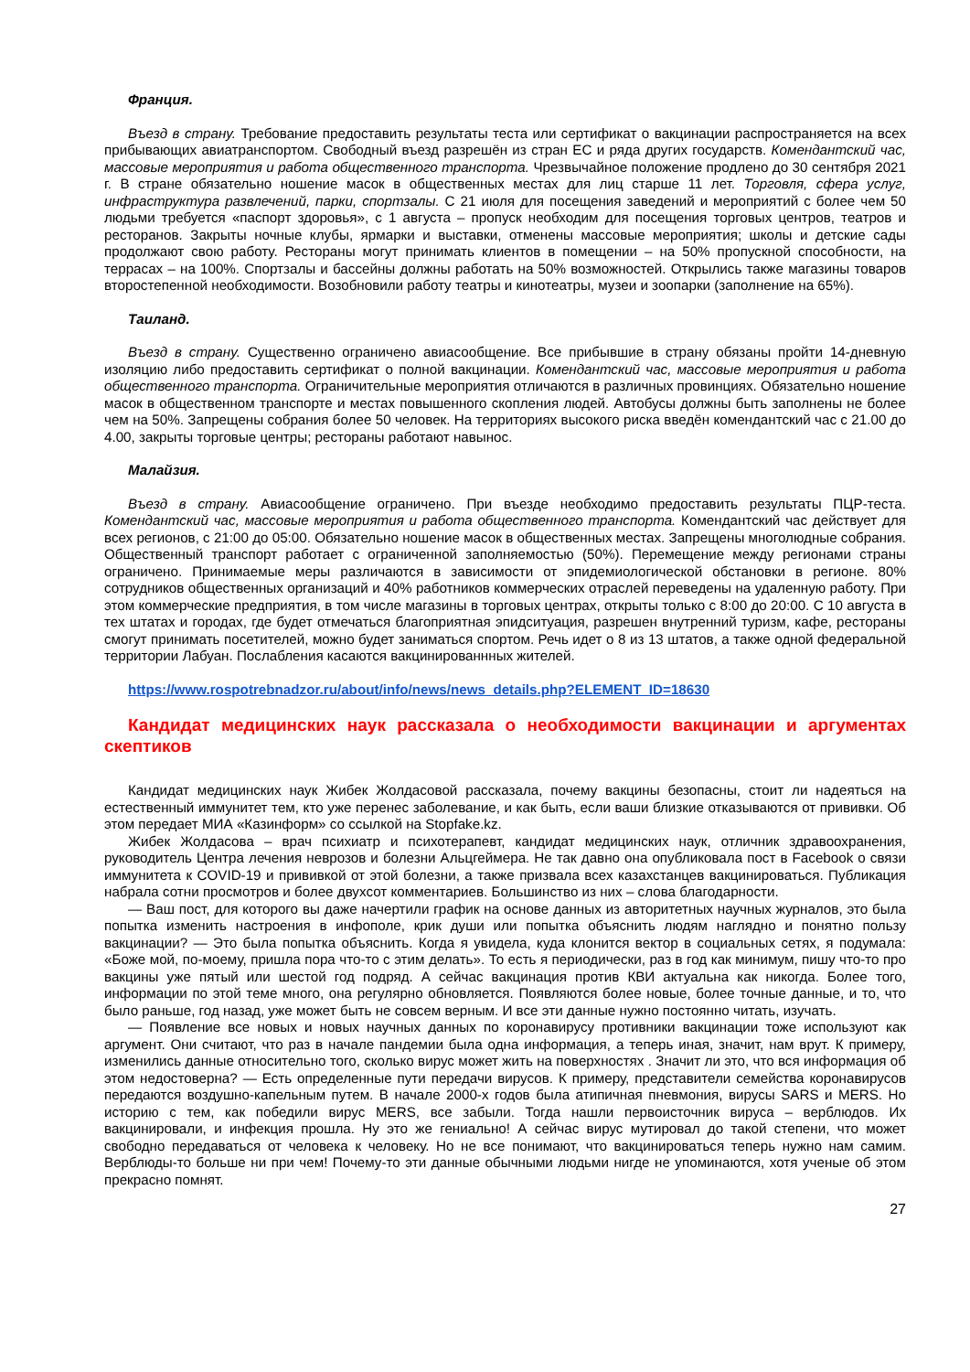Франция.
Въезд в страну. Требование предоставить результаты теста или сертификат о вакцинации распространяется на всех прибывающих авиатранспортом. Свободный въезд разрешён из стран ЕС и ряда других государств. Комендантский час, массовые мероприятия и работа общественного транспорта. Чрезвычайное положение продлено до 30 сентября 2021 г. В стране обязательно ношение масок в общественных местах для лиц старше 11 лет. Торговля, сфера услуг, инфраструктура развлечений, парки, спортзалы. С 21 июля для посещения заведений и мероприятий с более чем 50 людьми требуется «паспорт здоровья», с 1 августа – пропуск необходим для посещения торговых центров, театров и ресторанов. Закрыты ночные клубы, ярмарки и выставки, отменены массовые мероприятия; школы и детские сады продолжают свою работу. Рестораны могут принимать клиентов в помещении – на 50% пропускной способности, на террасах – на 100%. Спортзалы и бассейны должны работать на 50% возможностей. Открылись также магазины товаров второстепенной необходимости. Возобновили работу театры и кинотеатры, музеи и зоопарки (заполнение на 65%).
Таиланд.
Въезд в страну. Существенно ограничено авиасообщение. Все прибывшие в страну обязаны пройти 14-дневную изоляцию либо предоставить сертификат о полной вакцинации. Комендантский час, массовые мероприятия и работа общественного транспорта. Ограничительные мероприятия отличаются в различных провинциях. Обязательно ношение масок в общественном транспорте и местах повышенного скопления людей. Автобусы должны быть заполнены не более чем на 50%. Запрещены собрания более 50 человек. На территориях высокого риска введён комендантский час с 21.00 до 4.00, закрыты торговые центры; рестораны работают навынос.
Малайзия.
Въезд в страну. Авиасообщение ограничено. При въезде необходимо предоставить результаты ПЦР-теста. Комендантский час, массовые мероприятия и работа общественного транспорта. Комендантский час действует для всех регионов, с 21:00 до 05:00. Обязательно ношение масок в общественных местах. Запрещены многолюдные собрания. Общественный транспорт работает с ограниченной заполняемостью (50%). Перемещение между регионами страны ограничено. Принимаемые меры различаются в зависимости от эпидемиологической обстановки в регионе. 80% сотрудников общественных организаций и 40% работников коммерческих отраслей переведены на удаленную работу. При этом коммерческие предприятия, в том числе магазины в торговых центрах, открыты только с 8:00 до 20:00. С 10 августа в тех штатах и городах, где будет отмечаться благоприятная эпидситуация, разрешен внутренний туризм, кафе, рестораны смогут принимать посетителей, можно будет заниматься спортом. Речь идет о 8 из 13 штатов, а также одной федеральной территории Лабуан. Послабления касаются вакцинированнных жителей.
https://www.rospotrebnadzor.ru/about/info/news/news_details.php?ELEMENT_ID=18630
Кандидат медицинских наук рассказала о необходимости вакцинации и аргументах скептиков
Кандидат медицинских наук Жибек Жолдасовой рассказала, почему вакцины безопасны, стоит ли надеяться на естественный иммунитет тем, кто уже перенес заболевание, и как быть, если ваши близкие отказываются от прививки. Об этом передает МИА «Казинформ» со ссылкой на Stopfake.kz.
Жибек Жолдасова – врач психиатр и психотерапевт, кандидат медицинских наук, отличник здравоохранения, руководитель Центра лечения неврозов и болезни Альцгеймера. Не так давно она опубликовала пост в Facebook о связи иммунитета к COVID-19 и прививкой от этой болезни, а также призвала всех казахстанцев вакцинироваться. Публикация набрала сотни просмотров и более двухсот комментариев. Большинство из них – слова благодарности.
— Ваш пост, для которого вы даже начертили график на основе данных из авторитетных научных журналов, это была попытка изменить настроения в инфополе, крик души или попытка объяснить людям наглядно и понятно пользу вакцинации? — Это была попытка объяснить. Когда я увидела, куда клонится вектор в социальных сетях, я подумала: «Боже мой, по-моему, пришла пора что-то с этим делать». То есть я периодически, раз в год как минимум, пишу что-то про вакцины уже пятый или шестой год подряд. А сейчас вакцинация против КВИ актуальна как никогда. Более того, информации по этой теме много, она регулярно обновляется. Появляются более новые, более точные данные, и то, что было раньше, год назад, уже может быть не совсем верным. И все эти данные нужно постоянно читать, изучать.
— Появление все новых и новых научных данных по коронавирусу противники вакцинации тоже используют как аргумент. Они считают, что раз в начале пандемии была одна информация, а теперь иная, значит, нам врут. К примеру, изменились данные относительно того, сколько вирус может жить на поверхностях . Значит ли это, что вся информация об этом недостоверна? — Есть определенные пути передачи вирусов. К примеру, представители семейства коронавирусов передаются воздушно-капельным путем. В начале 2000-х годов была атипичная пневмония, вирусы SARS и MERS. Но историю с тем, как победили вирус MERS, все забыли. Тогда нашли первоисточник вируса – верблюдов. Их вакцинировали, и инфекция прошла. Ну это же гениально! А сейчас вирус мутировал до такой степени, что может свободно передаваться от человека к человеку. Но не все понимают, что вакцинироваться теперь нужно нам самим. Верблюды-то больше ни при чем! Почему-то эти данные обычными людьми нигде не упоминаются, хотя ученые об этом прекрасно помнят.
27